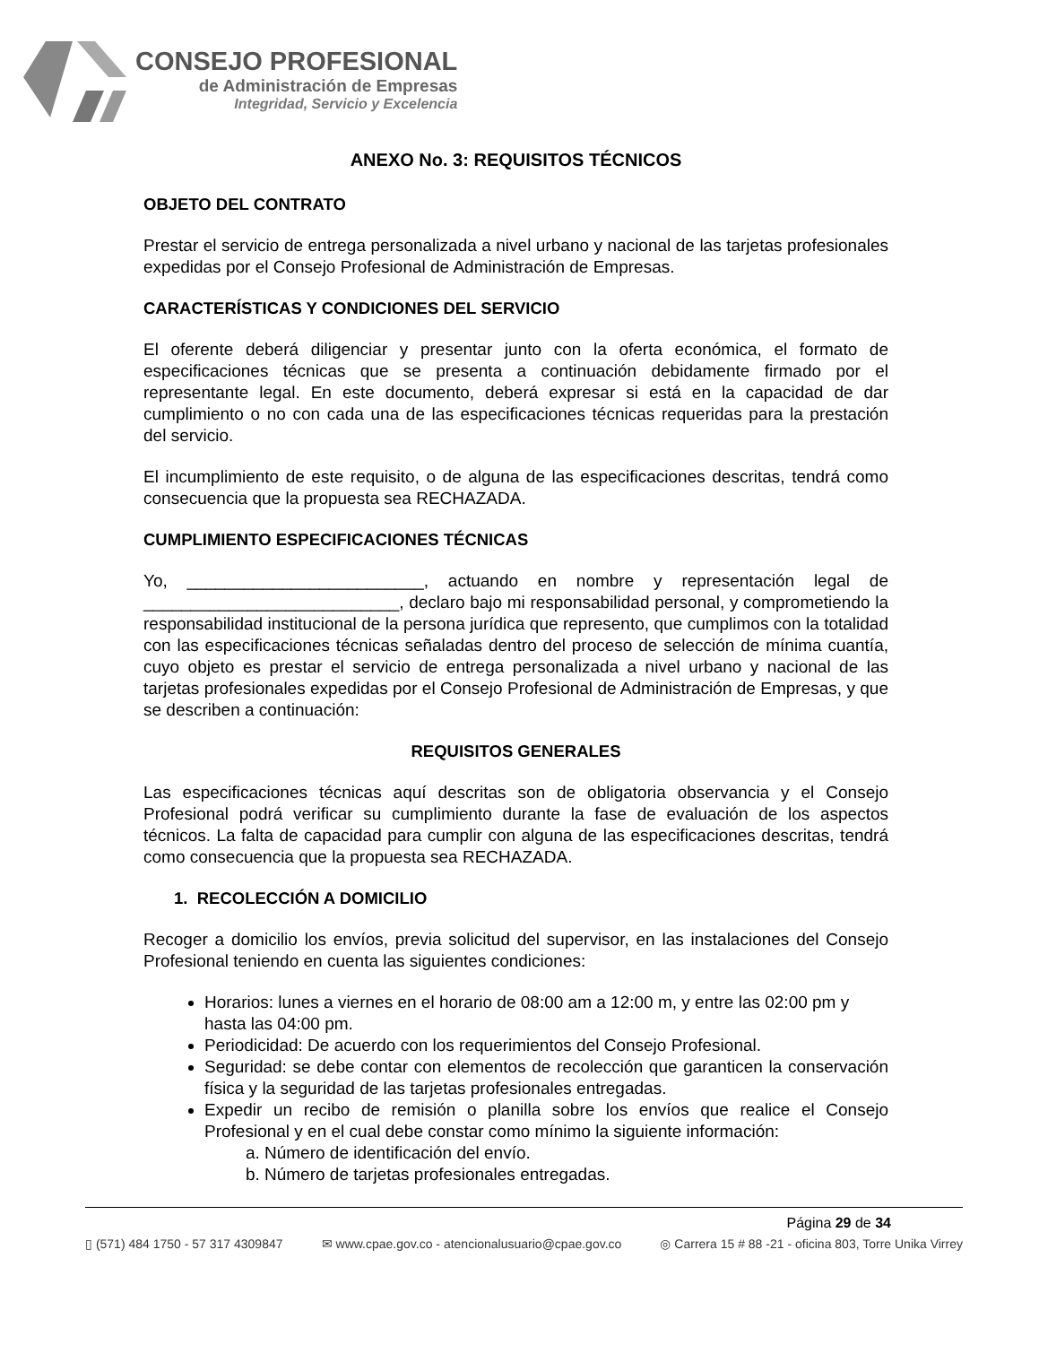CONSEJO PROFESIONAL
de Administración de Empresas
Integridad, Servicio y Excelencia
ANEXO No. 3: REQUISITOS TÉCNICOS
OBJETO DEL CONTRATO
Prestar el servicio de entrega personalizada a nivel urbano y nacional de las tarjetas profesionales expedidas por el Consejo Profesional de Administración de Empresas.
CARACTERÍSTICAS Y CONDICIONES DEL SERVICIO
El oferente deberá diligenciar y presentar junto con la oferta económica, el formato de especificaciones técnicas que se presenta a continuación debidamente firmado por el representante legal. En este documento, deberá expresar si está en la capacidad de dar cumplimiento o no con cada una de las especificaciones técnicas requeridas para la prestación del servicio.
El incumplimiento de este requisito, o de alguna de las especificaciones descritas, tendrá como consecuencia que la propuesta sea RECHAZADA.
CUMPLIMIENTO ESPECIFICACIONES TÉCNICAS
Yo, _________________________, actuando en nombre y representación legal de ___________________________, declaro bajo mi responsabilidad personal, y comprometiendo la responsabilidad institucional de la persona jurídica que represento, que cumplimos con la totalidad con las especificaciones técnicas señaladas dentro del proceso de selección de mínima cuantía, cuyo objeto es prestar el servicio de entrega personalizada a nivel urbano y nacional de las tarjetas profesionales expedidas por el Consejo Profesional de Administración de Empresas, y que se describen a continuación:
REQUISITOS GENERALES
Las especificaciones técnicas aquí descritas son de obligatoria observancia y el Consejo Profesional podrá verificar su cumplimiento durante la fase de evaluación de los aspectos técnicos. La falta de capacidad para cumplir con alguna de las especificaciones descritas, tendrá como consecuencia que la propuesta sea RECHAZADA.
1. RECOLECCIÓN A DOMICILIO
Recoger a domicilio los envíos, previa solicitud del supervisor, en las instalaciones del Consejo Profesional teniendo en cuenta las siguientes condiciones:
Horarios: lunes a viernes en el horario de 08:00 am a 12:00 m, y entre las 02:00 pm y hasta las 04:00 pm.
Periodicidad: De acuerdo con los requerimientos del Consejo Profesional.
Seguridad: se debe contar con elementos de recolección que garanticen la conservación física y la seguridad de las tarjetas profesionales entregadas.
Expedir un recibo de remisión o planilla sobre los envíos que realice el Consejo Profesional y en el cual debe constar como mínimo la siguiente información:
a. Número de identificación del envío.
b. Número de tarjetas profesionales entregadas.
Página 29 de 34
▯ (571) 484 1750 - 57 317 4309847 ✉ www.cpae.gov.co - atencionalusuario@cpae.gov.co ◎ Carrera 15 # 88 -21 - oficina 803, Torre Unika Virrey